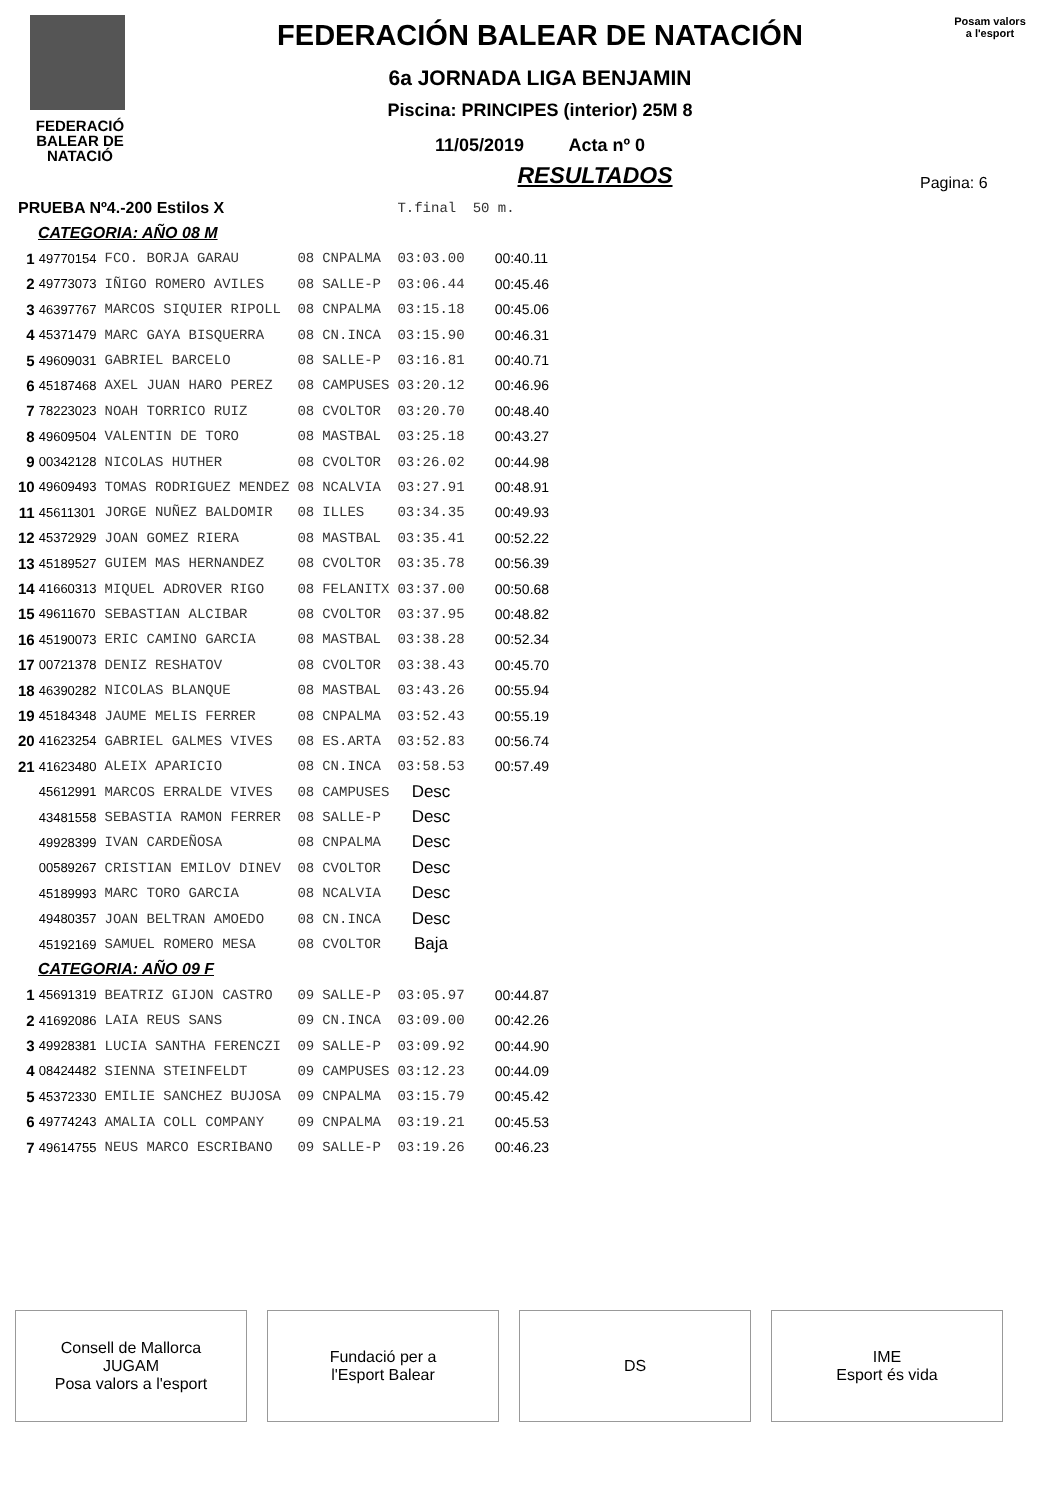FEDERACIÓ
BALEAR DE
NATACIÓ
FEDERACIÓN BALEAR DE NATACIÓN
6a JORNADA LIGA BENJAMIN
Piscina: PRINCIPES (interior) 25M 8
11/05/2019 Acta nº 0
Posam valors
a l'esport
RESULTADOS
Pagina: 6
| PRUEBA Nº4.-200 Estilos X | | | | | T.final | 50 m. |
| CATEGORIA: AÑO 08 M | | | | | | |
| 1 | 49770154 | FCO. BORJA GARAU | 08 | CNPALMA | 03:03.00 | 00:40.11 |
| 2 | 49773073 | IÑIGO ROMERO AVILES | 08 | SALLE-P | 03:06.44 | 00:45.46 |
| 3 | 46397767 | MARCOS SIQUIER RIPOLL | 08 | CNPALMA | 03:15.18 | 00:45.06 |
| 4 | 45371479 | MARC GAYA BISQUERRA | 08 | CN.INCA | 03:15.90 | 00:46.31 |
| 5 | 49609031 | GABRIEL BARCELO | 08 | SALLE-P | 03:16.81 | 00:40.71 |
| 6 | 45187468 | AXEL JUAN HARO PEREZ | 08 | CAMPUSES | 03:20.12 | 00:46.96 |
| 7 | 78223023 | NOAH TORRICO RUIZ | 08 | CVOLTOR | 03:20.70 | 00:48.40 |
| 8 | 49609504 | VALENTIN DE TORO | 08 | MASTBAL | 03:25.18 | 00:43.27 |
| 9 | 00342128 | NICOLAS HUTHER | 08 | CVOLTOR | 03:26.02 | 00:44.98 |
| 10 | 49609493 | TOMAS RODRIGUEZ MENDEZ | 08 | NCALVIA | 03:27.91 | 00:48.91 |
| 11 | 45611301 | JORGE NUÑEZ BALDOMIR | 08 | ILLES | 03:34.35 | 00:49.93 |
| 12 | 45372929 | JOAN GOMEZ RIERA | 08 | MASTBAL | 03:35.41 | 00:52.22 |
| 13 | 45189527 | GUIEM MAS HERNANDEZ | 08 | CVOLTOR | 03:35.78 | 00:56.39 |
| 14 | 41660313 | MIQUEL ADROVER RIGO | 08 | FELANITX | 03:37.00 | 00:50.68 |
| 15 | 49611670 | SEBASTIAN ALCIBAR | 08 | CVOLTOR | 03:37.95 | 00:48.82 |
| 16 | 45190073 | ERIC CAMINO GARCIA | 08 | MASTBAL | 03:38.28 | 00:52.34 |
| 17 | 00721378 | DENIZ RESHATOV | 08 | CVOLTOR | 03:38.43 | 00:45.70 |
| 18 | 46390282 | NICOLAS BLANQUE | 08 | MASTBAL | 03:43.26 | 00:55.94 |
| 19 | 45184348 | JAUME MELIS FERRER | 08 | CNPALMA | 03:52.43 | 00:55.19 |
| 20 | 41623254 | GABRIEL GALMES VIVES | 08 | ES.ARTA | 03:52.83 | 00:56.74 |
| 21 | 41623480 | ALEIX APARICIO | 08 | CN.INCA | 03:58.53 | 00:57.49 |
| | 45612991 | MARCOS ERRALDE VIVES | 08 | CAMPUSES | Desc | |
| | 43481558 | SEBASTIA RAMON FERRER | 08 | SALLE-P | Desc | |
| | 49928399 | IVAN CARDEÑOSA | 08 | CNPALMA | Desc | |
| | 00589267 | CRISTIAN EMILOV DINEV | 08 | CVOLTOR | Desc | |
| | 45189993 | MARC TORO GARCIA | 08 | NCALVIA | Desc | |
| | 49480357 | JOAN BELTRAN AMOEDO | 08 | CN.INCA | Desc | |
| | 45192169 | SAMUEL ROMERO MESA | 08 | CVOLTOR | Baja | |
| CATEGORIA: AÑO 09 F | | | | | | |
| 1 | 45691319 | BEATRIZ GIJON CASTRO | 09 | SALLE-P | 03:05.97 | 00:44.87 |
| 2 | 41692086 | LAIA REUS SANS | 09 | CN.INCA | 03:09.00 | 00:42.26 |
| 3 | 49928381 | LUCIA SANTHA FERENCZI | 09 | SALLE-P | 03:09.92 | 00:44.90 |
| 4 | 08424482 | SIENNA STEINFELDT | 09 | CAMPUSES | 03:12.23 | 00:44.09 |
| 5 | 45372330 | EMILIE SANCHEZ BUJOSA | 09 | CNPALMA | 03:15.79 | 00:45.42 |
| 6 | 49774243 | AMALIA COLL COMPANY | 09 | CNPALMA | 03:19.21 | 00:45.53 |
| 7 | 49614755 | NEUS MARCO ESCRIBANO | 09 | SALLE-P | 03:19.26 | 00:46.23 |
Consell de Mallorca
JUGAM
Posa valors a l'esport
Fundació per a
l'Esport Balear
DS IME
Esport és vida